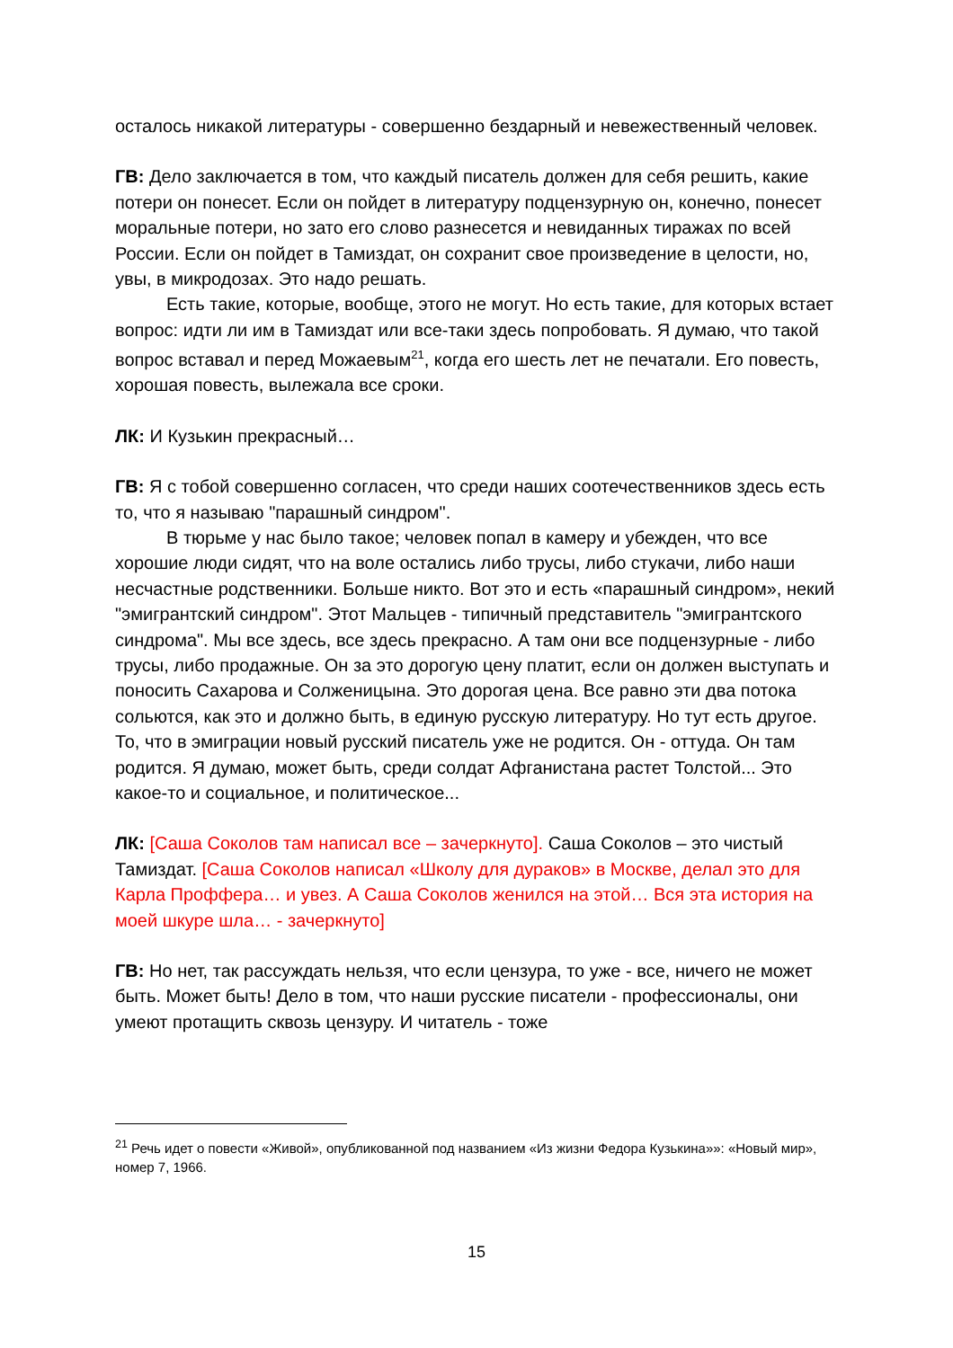осталось никакой литературы - совершенно бездарный и невежественный человек.
ГВ: Дело заключается в том, что каждый писатель должен для себя решить, какие потери он понесет. Если он пойдет в литературу подцензурную он, конечно, понесет моральные потери, но зато его слово разнесется и невиданных тиражах по всей России. Если он пойдет в Тамиздат, он сохранит свое произведение в целости, но, увы, в микродозах. Это надо решать.
Есть такие, которые, вообще, этого не могут. Но есть такие, для которых встает вопрос: идти ли им в Тамиздат или все-таки здесь попробовать. Я думаю, что такой вопрос вставал и перед Можаевым<sup>21</sup>, когда его шесть лет не печатали. Его повесть, хорошая повесть, вылежала все сроки.
ЛК: И Кузькин прекрасный…
ГВ: Я с тобой совершенно согласен, что среди наших соотечественников здесь есть то, что я называю "парашный синдром".
В тюрьме у нас было такое; человек попал в камеру и убежден, что все хорошие люди сидят, что на воле остались либо трусы, либо стукачи, либо наши несчастные родственники. Больше никто. Вот это и есть «парашный синдром», некий "эмигрантский синдром". Этот Мальцев - типичный представитель "эмигрантского синдрома". Мы все здесь, все здесь прекрасно. А там они все подцензурные - либо трусы, либо продажные. Он за это дорогую цену платит, если он должен выступать и поносить Сахарова и Солженицына. Это дорогая цена. Все равно эти два потока сольются, как это и должно быть, в единую русскую литературу. Но тут есть другое. То, что в эмиграции новый русский писатель уже не родится. Он - оттуда. Он там родится. Я думаю, может быть, среди солдат Афганистана растет Толстой... Это какое-то и социальное, и политическое...
ЛК: [Саша Соколов там написал все – зачеркнуто]. Саша Соколов – это чистый Тамиздат. [Саша Соколов написал «Школу для дураков» в Москве, делал это для Карла Проффера… и увез. А Саша Соколов женился на этой… Вся эта история на моей шкуре шла… - зачеркнуто]
ГВ: Но нет, так рассуждать нельзя, что если цензура, то уже - все, ничего не может быть. Может быть! Дело в том, что наши русские писатели - профессионалы, они умеют протащить сквозь цензуру. И читатель - тоже
<sup>21</sup> Речь идет о повести «Живой», опубликованной под названием «Из жизни Федора Кузькина»»: «Новый мир», номер 7, 1966.
15